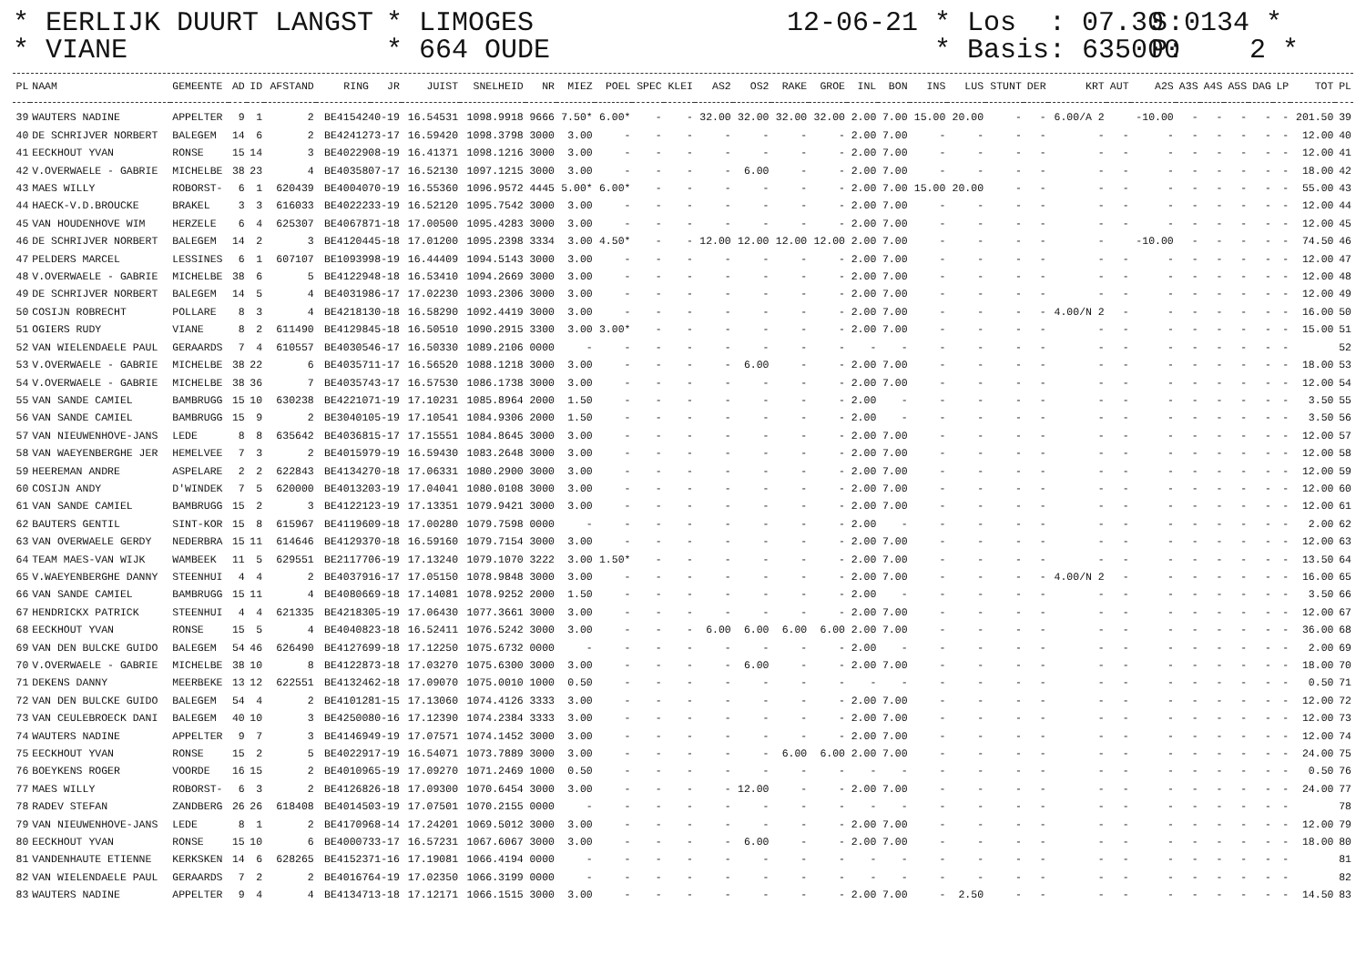* EERLIJK DUURT LANGST
* LIMOGES
12-06-21 * Los : 07.30
S:0134 *
* VIANE
* 664 OUDE
* Basis: 635000
P: 2 *
| PL | NAAM | GEMEENTE | AD | ID | AFSTAND | RING | JR | JUIST | SNELHEID | NR | MIEZ | POEL | SPEC | KLEI | AS2 | OS2 | RAKE | GROE | INL | BON | INS | LUS | STUNT | DER | KRT | AUT | A2S | A3S | A4S | A5S | DAG | LP | TOT | PL |
| --- | --- | --- | --- | --- | --- | --- | --- | --- | --- | --- | --- | --- | --- | --- | --- | --- | --- | --- | --- | --- | --- | --- | --- | --- | --- | --- | --- | --- | --- | --- | --- | --- | --- | --- |
| 39 | WAUTERS NADINE | APPELTER | 9 | 1 | 2 | BE4154240-19 | | 16.54531 | 1098.9918 | 9666 | 7.50* | 6.00* | - | - | 32.00 | 32.00 | 32.00 | 32.00 | 2.00 | 7.00 | 15.00 | 20.00 | - | - | 6.00/A 2 | | -10.00 | - | - | - | - | - | 201.50 | 39 |
| 40 | DE SCHRIJVER NORBERT | BALEGEM | 14 | 6 | 2 | BE4241273-17 | | 16.59420 | 1098.3798 | 3000 | 3.00 | - | - | - | - | - | - | - | 2.00 | 7.00 | - | - | - | - | - | - | - | - | - | - | - | - | 12.00 | 40 |
| 41 | EECKHOUT YVAN | RONSE | 15 | 14 | 3 | BE4022908-19 | | 16.41371 | 1098.1216 | 3000 | 3.00 | - | - | - | - | - | - | - | 2.00 | 7.00 | - | - | - | - | - | - | - | - | - | - | - | - | 12.00 | 41 |
| 42 | V.OVERWAELE - GABRIE | MICHELBE | 38 | 23 | 4 | BE4035807-17 | | 16.52130 | 1097.1215 | 3000 | 3.00 | - | - | - | - | 6.00 | - | - | 2.00 | 7.00 | - | - | - | - | - | - | - | - | - | - | - | - | 18.00 | 42 |
| 43 | MAES WILLY | ROBORST- | 6 | 1 | 620439 | BE4004070-19 | | 16.55360 | 1096.9572 | 4445 | 5.00* | 6.00* | - | - | - | - | - | - | 2.00 | 7.00 | 15.00 | 20.00 | - | - | - | - | - | - | - | - | - | - | 55.00 | 43 |
| 44 | HAECK-V.D.BROUCKE | BRAKEL | 3 | 3 | 616033 | BE4022233-19 | | 16.52120 | 1095.7542 | 3000 | 3.00 | - | - | - | - | - | - | - | 2.00 | 7.00 | - | - | - | - | - | - | - | - | - | - | - | - | 12.00 | 44 |
| 45 | VAN HOUDENHOVE WIM | HERZELE | 6 | 4 | 625307 | BE4067871-18 | | 17.00500 | 1095.4283 | 3000 | 3.00 | - | - | - | - | - | - | - | 2.00 | 7.00 | - | - | - | - | - | - | - | - | - | - | - | - | 12.00 | 45 |
| 46 | DE SCHRIJVER NORBERT | BALEGEM | 14 | 2 | 3 | BE4120445-18 | | 17.01200 | 1095.2398 | 3334 | 3.00 | 4.50* | - | - | 12.00 | 12.00 | 12.00 | 12.00 | 2.00 | 7.00 | - | - | - | - | - | | -10.00 | - | - | - | - | - | 74.50 | 46 |
| 47 | PELDERS MARCEL | LESSINES | 6 | 1 | 607107 | BE1093998-19 | | 16.44409 | 1094.5143 | 3000 | 3.00 | - | - | - | - | - | - | - | 2.00 | 7.00 | - | - | - | - | - | - | - | - | - | - | - | - | 12.00 | 47 |
| 48 | V.OVERWAELE - GABRIE | MICHELBE | 38 | 6 | 5 | BE4122948-18 | | 16.53410 | 1094.2669 | 3000 | 3.00 | - | - | - | - | - | - | - | 2.00 | 7.00 | - | - | - | - | - | - | - | - | - | - | - | - | 12.00 | 48 |
| 49 | DE SCHRIJVER NORBERT | BALEGEM | 14 | 5 | 4 | BE4031986-17 | | 17.02230 | 1093.2306 | 3000 | 3.00 | - | - | - | - | - | - | - | 2.00 | 7.00 | - | - | - | - | - | - | - | - | - | - | - | - | 12.00 | 49 |
| 50 | COSIJN ROBRECHT | POLLARE | 8 | 3 | 4 | BE4218130-18 | | 16.58290 | 1092.4419 | 3000 | 3.00 | - | - | - | - | - | - | - | 2.00 | 7.00 | - | - | - | - | 4.00/N 2 | - | - | - | - | - | - | - | 16.00 | 50 |
| 51 | OGIERS RUDY | VIANE | 8 | 2 | 611490 | BE4129845-18 | | 16.50510 | 1090.2915 | 3300 | 3.00 | 3.00* | - | - | - | - | - | - | 2.00 | 7.00 | - | - | - | - | - | - | - | - | - | - | - | - | 15.00 | 51 |
| 52 | VAN WIELENDAELE PAUL | GERAARDS | 7 | 4 | 610557 | BE4030546-17 | | 16.50330 | 1089.2106 | 0000 | - | - | - | - | - | - | - | - | - | - | - | - | - | - | - | - | - | - | - | - | - | - | | 52 |
| 53 | V.OVERWAELE - GABRIE | MICHELBE | 38 | 22 | 6 | BE4035711-17 | | 16.56520 | 1088.1218 | 3000 | 3.00 | - | - | - | - | 6.00 | - | - | 2.00 | 7.00 | - | - | - | - | - | - | - | - | - | - | - | - | 18.00 | 53 |
| 54 | V.OVERWAELE - GABRIE | MICHELBE | 38 | 36 | 7 | BE4035743-17 | | 16.57530 | 1086.1738 | 3000 | 3.00 | - | - | - | - | - | - | - | 2.00 | 7.00 | - | - | - | - | - | - | - | - | - | - | - | - | 12.00 | 54 |
| 55 | VAN SANDE CAMIEL | BAMBRUGG | 15 | 10 | 630238 | BE4221071-19 | | 17.10231 | 1085.8964 | 2000 | 1.50 | - | - | - | - | - | - | - | 2.00 | - | - | - | - | - | - | - | - | - | - | - | - | - | 3.50 | 55 |
| 56 | VAN SANDE CAMIEL | BAMBRUGG | 15 | 9 | 2 | BE3040105-19 | | 17.10541 | 1084.9306 | 2000 | 1.50 | - | - | - | - | - | - | - | 2.00 | - | - | - | - | - | - | - | - | - | - | - | - | - | 3.50 | 56 |
| 57 | VAN NIEUWENHOVE-JANS | LEDE | 8 | 8 | 635642 | BE4036815-17 | | 17.15551 | 1084.8645 | 3000 | 3.00 | - | - | - | - | - | - | - | 2.00 | 7.00 | - | - | - | - | - | - | - | - | - | - | - | - | 12.00 | 57 |
| 58 | VAN WAEYENBERGHE JER | HEMELVEE | 7 | 3 | 2 | BE4015979-19 | | 16.59430 | 1083.2648 | 3000 | 3.00 | - | - | - | - | - | - | - | 2.00 | 7.00 | - | - | - | - | - | - | - | - | - | - | - | - | 12.00 | 58 |
| 59 | HEEREMAN ANDRE | ASPELARE | 2 | 2 | 622843 | BE4134270-18 | | 17.06331 | 1080.2900 | 3000 | 3.00 | - | - | - | - | - | - | - | 2.00 | 7.00 | - | - | - | - | - | - | - | - | - | - | - | - | 12.00 | 59 |
| 60 | COSIJN ANDY | D'WINDEK | 7 | 5 | 620000 | BE4013203-19 | | 17.04041 | 1080.0108 | 3000 | 3.00 | - | - | - | - | - | - | - | 2.00 | 7.00 | - | - | - | - | - | - | - | - | - | - | - | - | 12.00 | 60 |
| 61 | VAN SANDE CAMIEL | BAMBRUGG | 15 | 2 | 3 | BE4122123-19 | | 17.13351 | 1079.9421 | 3000 | 3.00 | - | - | - | - | - | - | - | 2.00 | 7.00 | - | - | - | - | - | - | - | - | - | - | - | - | 12.00 | 61 |
| 62 | BAUTERS GENTIL | SINT-KOR | 15 | 8 | 615967 | BE4119609-18 | | 17.00280 | 1079.7598 | 0000 | - | - | - | - | - | - | - | - | 2.00 | - | - | - | - | - | - | - | - | - | - | - | - | - | 2.00 | 62 |
| 63 | VAN OVERWAELE GERDY | NEDERBRA | 15 | 11 | 614646 | BE4129370-18 | | 16.59160 | 1079.7154 | 3000 | 3.00 | - | - | - | - | - | - | - | 2.00 | 7.00 | - | - | - | - | - | - | - | - | - | - | - | - | 12.00 | 63 |
| 64 | TEAM MAES-VAN WIJK | WAMBEEK | 11 | 5 | 629551 | BE2117706-19 | | 17.13240 | 1079.1070 | 3222 | 3.00 | 1.50* | - | - | - | - | - | - | 2.00 | 7.00 | - | - | - | - | - | - | - | - | - | - | - | - | 13.50 | 64 |
| 65 | V.WAEYENBERGHE DANNY | STEENHUI | 4 | 4 | 2 | BE4037916-17 | | 17.05150 | 1078.9848 | 3000 | 3.00 | - | - | - | - | - | - | - | 2.00 | 7.00 | - | - | - | - | 4.00/N 2 | - | - | - | - | - | - | - | 16.00 | 65 |
| 66 | VAN SANDE CAMIEL | BAMBRUGG | 15 | 11 | 4 | BE4080669-18 | | 17.14081 | 1078.9252 | 2000 | 1.50 | - | - | - | - | - | - | - | 2.00 | - | - | - | - | - | - | - | - | - | - | - | - | - | 3.50 | 66 |
| 67 | HENDRICKX PATRICK | STEENHUI | 4 | 4 | 621335 | BE4218305-19 | | 17.06430 | 1077.3661 | 3000 | 3.00 | - | - | - | - | - | - | - | 2.00 | 7.00 | - | - | - | - | - | - | - | - | - | - | - | - | 12.00 | 67 |
| 68 | EECKHOUT YVAN | RONSE | 15 | 5 | 4 | BE4040823-18 | | 16.52411 | 1076.5242 | 3000 | 3.00 | - | - | - | 6.00 | 6.00 | 6.00 | 6.00 | 2.00 | 7.00 | - | - | - | - | - | - | - | - | - | - | - | - | 36.00 | 68 |
| 69 | VAN DEN BULCKE GUIDO | BALEGEM | 54 | 46 | 626490 | BE4127699-18 | | 17.12250 | 1075.6732 | 0000 | - | - | - | - | - | - | - | - | 2.00 | - | - | - | - | - | - | - | - | - | - | - | - | - | 2.00 | 69 |
| 70 | V.OVERWAELE - GABRIE | MICHELBE | 38 | 10 | 8 | BE4122873-18 | | 17.03270 | 1075.6300 | 3000 | 3.00 | - | - | - | - | 6.00 | - | - | 2.00 | 7.00 | - | - | - | - | - | - | - | - | - | - | - | - | 18.00 | 70 |
| 71 | DEKENS DANNY | MEERBEKE | 13 | 12 | 622551 | BE4132462-18 | | 17.09070 | 1075.0010 | 1000 | 0.50 | - | - | - | - | - | - | - | - | - | - | - | - | - | - | - | - | - | - | - | - | - | 0.50 | 71 |
| 72 | VAN DEN BULCKE GUIDO | BALEGEM | 54 | 4 | 2 | BE4101281-15 | | 17.13060 | 1074.4126 | 3333 | 3.00 | - | - | - | - | - | - | - | 2.00 | 7.00 | - | - | - | - | - | - | - | - | - | - | - | - | 12.00 | 72 |
| 73 | VAN CEULEBROECK DANI | BALEGEM | 40 | 10 | 3 | BE4250080-16 | | 17.12390 | 1074.2384 | 3333 | 3.00 | - | - | - | - | - | - | - | 2.00 | 7.00 | - | - | - | - | - | - | - | - | - | - | - | - | 12.00 | 73 |
| 74 | WAUTERS NADINE | APPELTER | 9 | 7 | 3 | BE4146949-19 | | 17.07571 | 1074.1452 | 3000 | 3.00 | - | - | - | - | - | - | - | 2.00 | 7.00 | - | - | - | - | - | - | - | - | - | - | - | - | 12.00 | 74 |
| 75 | EECKHOUT YVAN | RONSE | 15 | 2 | 5 | BE4022917-19 | | 16.54071 | 1073.7889 | 3000 | 3.00 | - | - | - | - | - | 6.00 | 6.00 | 2.00 | 7.00 | - | - | - | - | - | - | - | - | - | - | - | - | 24.00 | 75 |
| 76 | BOEYKENS ROGER | VOORDE | 16 | 15 | 2 | BE4010965-19 | | 17.09270 | 1071.2469 | 1000 | 0.50 | - | - | - | - | - | - | - | - | - | - | - | - | - | - | - | - | - | - | - | - | - | 0.50 | 76 |
| 77 | MAES WILLY | ROBORST- | 6 | 3 | 2 | BE4126826-18 | | 17.09300 | 1070.6454 | 3000 | 3.00 | - | - | - | - | 12.00 | - | - | 2.00 | 7.00 | - | - | - | - | - | - | - | - | - | - | - | - | 24.00 | 77 |
| 78 | RADEV STEFAN | ZANDBERG | 26 | 26 | 618408 | BE4014503-19 | | 17.07501 | 1070.2155 | 0000 | - | - | - | - | - | - | - | - | - | - | - | - | - | - | - | - | - | - | - | - | - | - | | 78 |
| 79 | VAN NIEUWENHOVE-JANS | LEDE | 8 | 1 | 2 | BE4170968-14 | | 17.24201 | 1069.5012 | 3000 | 3.00 | - | - | - | - | - | - | - | 2.00 | 7.00 | - | - | - | - | - | - | - | - | - | - | - | - | 12.00 | 79 |
| 80 | EECKHOUT YVAN | RONSE | 15 | 10 | 6 | BE4000733-17 | | 16.57231 | 1067.6067 | 3000 | 3.00 | - | - | - | - | 6.00 | - | - | 2.00 | 7.00 | - | - | - | - | - | - | - | - | - | - | - | - | 18.00 | 80 |
| 81 | VANDENHAUTE ETIENNE | KERKSKEN | 14 | 6 | 628265 | BE4152371-16 | | 17.19081 | 1066.4194 | 0000 | - | - | - | - | - | - | - | - | - | - | - | - | - | - | - | - | - | - | - | - | - | - | | 81 |
| 82 | VAN WIELENDAELE PAUL | GERAARDS | 7 | 2 | 2 | BE4016764-19 | | 17.02350 | 1066.3199 | 0000 | - | - | - | - | - | - | - | - | - | - | - | - | - | - | - | - | - | - | - | - | - | - | | 82 |
| 83 | WAUTERS NADINE | APPELTER | 9 | 4 | 4 | BE4134713-18 | | 17.12171 | 1066.1515 | 3000 | 3.00 | - | - | - | - | - | - | - | 2.00 | 7.00 | - | 2.50 | - | - | - | - | - | - | - | - | - | - | 14.50 | 83 |